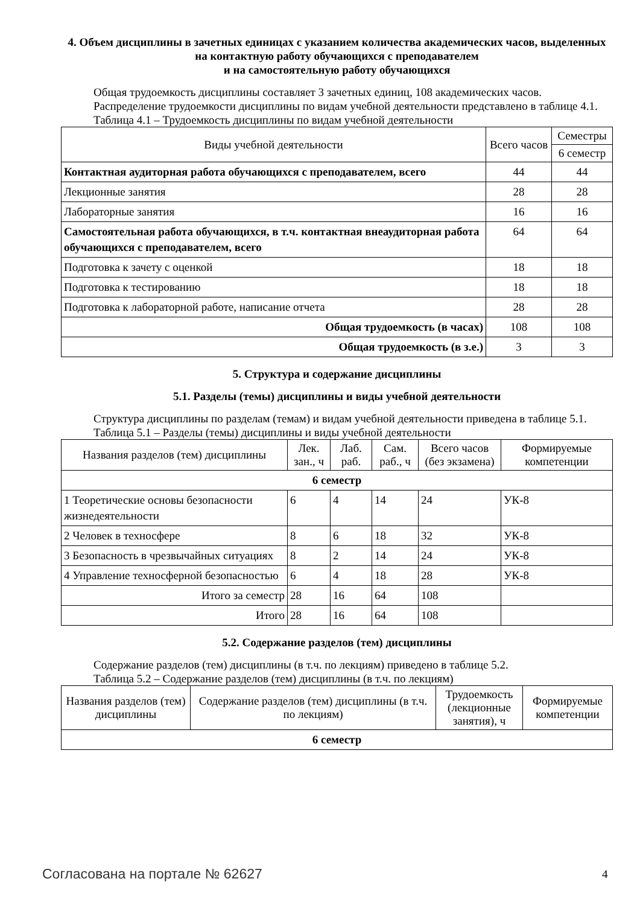4. Объем дисциплины в зачетных единицах с указанием количества академических часов, выделенных на контактную работу обучающихся с преподавателем
и на самостоятельную работу обучающихся
Общая трудоемкость дисциплины составляет 3 зачетных единиц, 108 академических часов.
Распределение трудоемкости дисциплины по видам учебной деятельности представлено в таблице 4.1.
Таблица 4.1 – Трудоемкость дисциплины по видам учебной деятельности
| Виды учебной деятельности | Всего часов | Семестры |
| --- | --- | --- |
| | | 6 семестр |
| Контактная аудиторная работа обучающихся с преподавателем, всего | 44 | 44 |
| Лекционные занятия | 28 | 28 |
| Лабораторные занятия | 16 | 16 |
| Самостоятельная работа обучающихся, в т.ч. контактная внеаудиторная работа обучающихся с преподавателем, всего | 64 | 64 |
| Подготовка к зачету с оценкой | 18 | 18 |
| Подготовка к тестированию | 18 | 18 |
| Подготовка к лабораторной работе, написание отчета | 28 | 28 |
| Общая трудоемкость (в часах) | 108 | 108 |
| Общая трудоемкость (в з.е.) | 3 | 3 |
5. Структура и содержание дисциплины
5.1. Разделы (темы) дисциплины и виды учебной деятельности
Структура дисциплины по разделам (темам) и видам учебной деятельности приведена в таблице 5.1.
Таблица 5.1 – Разделы (темы) дисциплины и виды учебной деятельности
| Названия разделов (тем) дисциплины | Лек. зан., ч | Лаб. раб. | Сам. раб., ч | Всего часов (без экзамена) | Формируемые компетенции |
| --- | --- | --- | --- | --- | --- |
| 6 семестр | | | | | |
| 1 Теоретические основы безопасности жизнедеятельности | 6 | 4 | 14 | 24 | УК-8 |
| 2 Человек в техносфере | 8 | 6 | 18 | 32 | УК-8 |
| 3 Безопасность в чрезвычайных ситуациях | 8 | 2 | 14 | 24 | УК-8 |
| 4 Управление техносферной безопасностью | 6 | 4 | 18 | 28 | УК-8 |
| Итого за семестр | 28 | 16 | 64 | 108 | |
| Итого | 28 | 16 | 64 | 108 | |
5.2. Содержание разделов (тем) дисциплины
Содержание разделов (тем) дисциплины (в т.ч. по лекциям) приведено в таблице 5.2.
Таблица 5.2 – Содержание разделов (тем) дисциплины (в т.ч. по лекциям)
| Названия разделов (тем) дисциплины | Содержание разделов (тем) дисциплины (в т.ч. по лекциям) | Трудоемкость (лекционные занятия), ч | Формируемые компетенции |
| --- | --- | --- | --- |
| 6 семестр | | | |
Согласована на портале № 62627 4